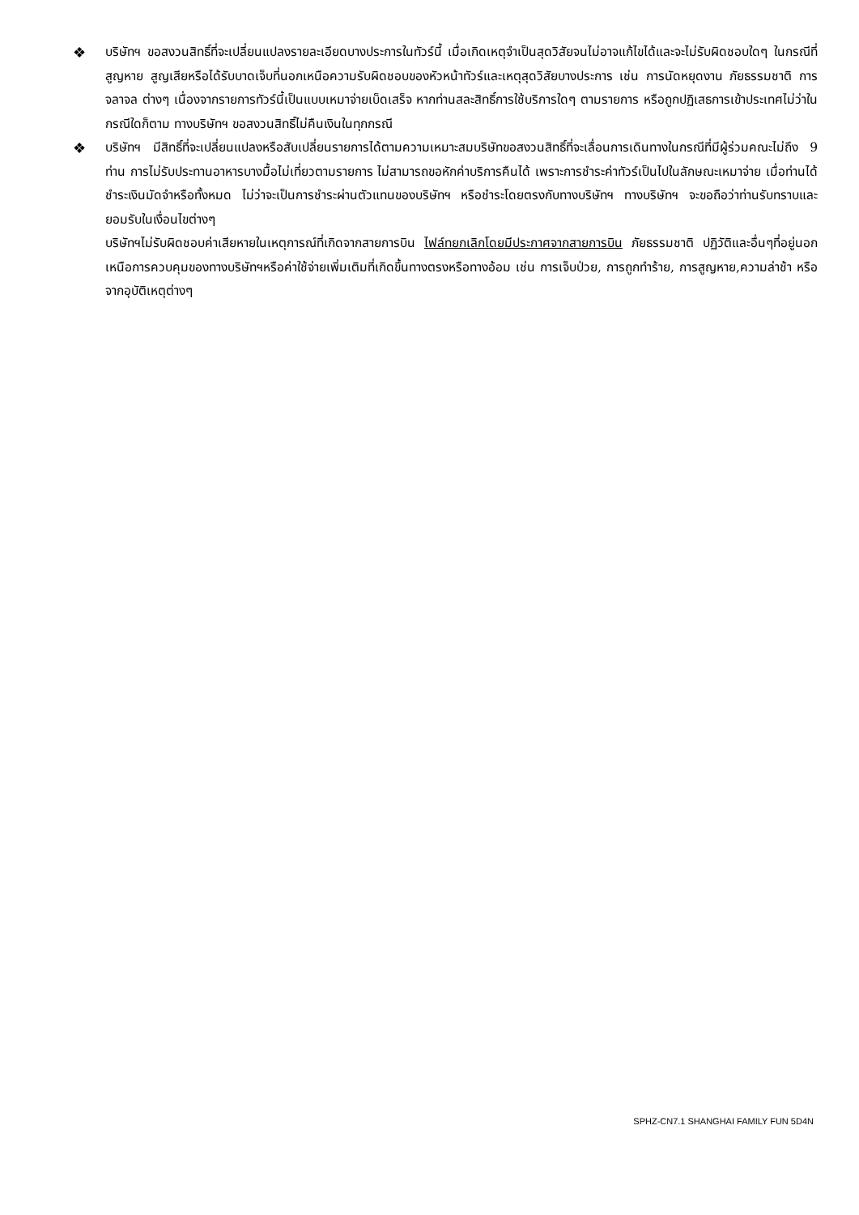❖
บริษัทฯ ขอสงวนสิทธิ์ที่จะเปลี่ยนแปลงรายละเอียดบางประการในทัวร์นี้ เมื่อเกิดเหตุจำเป็นสุดวิสัยจนไม่อาจแก้ไขได้และจะไม่รับผิดชอบใดๆ ในกรณีที่สูญหาย สูญเสียหรือได้รับบาดเจ็บที่นอกเหนือความรับผิดชอบของหัวหน้าทัวร์และเหตุสุดวิสัยบางประการ เช่น การนัดหยุดงาน ภัยธรรมชาติ การจลาจล ต่างๆ เนื่องจากรายการทัวร์นี้เป็นแบบเหมาจ่ายเบ็ดเสร็จ หากท่านสละสิทธิ์การใช้บริการใดๆ ตามรายการ หรือถูกปฏิเสธการเข้าประเทศไม่ว่าในกรณีใดก็ตาม ทางบริษัทฯ ขอสงวนสิทธิ์ไม่คืนเงินในทุกกรณี
❖
บริษัทฯ มีสิทธิ์ที่จะเปลี่ยนแปลงหรือสับเปลี่ยนรายการได้ตามความเหมาะสมบริษัทขอสงวนสิทธิ์ที่จะเลื่อนการเดินทางในกรณีที่มีผู้ร่วมคณะไม่ถึง 9 ท่าน การไม่รับประทานอาหารบางมื้อไม่เที่ยวตามรายการ ไม่สามารถขอหักค่าบริการคืนได้ เพราะการชำระค่าทัวร์เป็นไปในลักษณะเหมาจ่าย เมื่อท่านได้ชำระเงินมัดจำหรือทั้งหมด ไม่ว่าจะเป็นการชำระผ่านตัวแทนของบริษัทฯ หรือชำระโดยตรงกับทางบริษัทฯ ทางบริษัทฯ จะขอถือว่าท่านรับทราบและยอมรับในเงื่อนไขต่างๆ
บริษัทฯไม่รับผิดชอบค่าเสียหายในเหตุการณ์ที่เกิดจากสายการบิน ไฟล์ทยกเลิกโดยมีประกาศจากสายการบิน ภัยธรรมชาติ ปฏิวัติและอื่นๆที่อยู่นอกเหนือการควบคุมของทางบริษัทฯหรือค่าใช้จ่ายเพิ่มเติมที่เกิดขึ้นทางตรงหรือทางอ้อม เช่น การเจ็บป่วย, การถูกทำร้าย, การสูญหาย,ความล่าช้า หรือจากอุบัติเหตุต่างๆ
SPHZ-CN7.1 SHANGHAI FAMILY FUN 5D4N